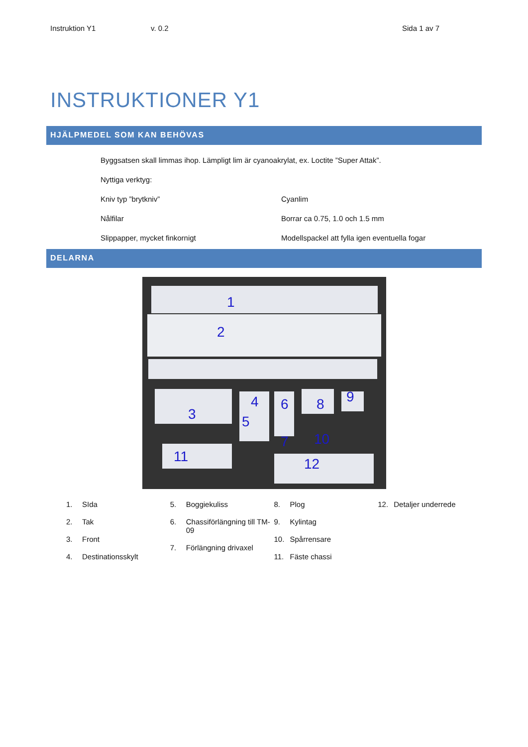Instruktion Y1 v. 0.2 Sida 1 av 7
INSTRUKTIONER Y1
HJÄLPMEDEL SOM KAN BEHÖVAS
Byggsatsen skall limmas ihop. Lämpligt lim är cyanoakrylat, ex. Loctite ”Super Attak”.
Nyttiga verktyg:
Kniv typ ”brytkniv” Cyanlim
Nålfilar Borrar ca 0.75, 1.0 och 1.5 mm
Slippapper, mycket finkornigt Modellspackel att fylla igen eventuella fogar
DELARNA
1
2
3
4
5
6
7
8
9
10
11
12
1. SIda
2. Tak
3. Front
4. Destinationsskylt
5. Boggiekuliss
6. Chassiförlängning till TM-09
7. Förlängning drivaxel
8. Plog
9. Kylintag
10. Spårrensare
11. Fäste chassi
12. Detaljer underrede